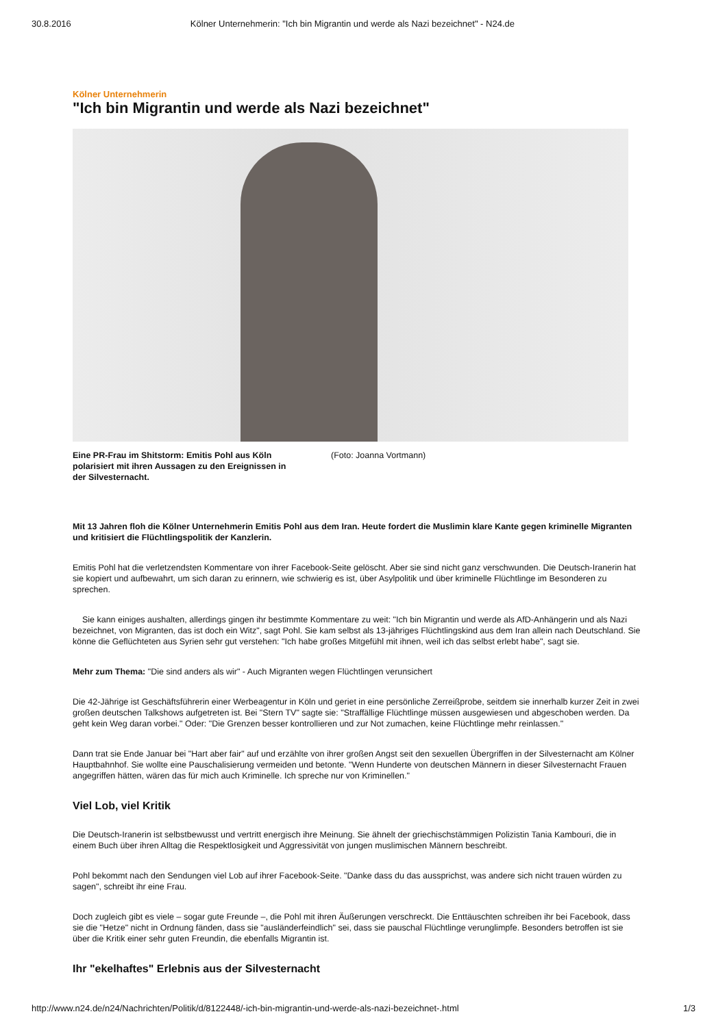30.8.2016 Kölner Unternehmerin: "Ich bin Migrantin und werde als Nazi bezeichnet" - N24.de
Kölner Unternehmerin
"Ich bin Migrantin und werde als Nazi bezeichnet"
Eine PR-Frau im Shitstorm: Emitis Pohl aus Köln polarisiert mit ihren Aussagen zu den Ereignissen in der Silvesternacht. (Foto: Joanna Vortmann)
Mit 13 Jahren floh die Kölner Unternehmerin Emitis Pohl aus dem Iran. Heute fordert die Muslimin klare Kante gegen kriminelle Migranten und kritisiert die Flüchtlingspolitik der Kanzlerin.
Emitis Pohl hat die verletzendsten Kommentare von ihrer Facebook-Seite gelöscht. Aber sie sind nicht ganz verschwunden. Die Deutsch-Iranerin hat sie kopiert und aufbewahrt, um sich daran zu erinnern, wie schwierig es ist, über Asylpolitik und über kriminelle Flüchtlinge im Besonderen zu sprechen.
Sie kann einiges aushalten, allerdings gingen ihr bestimmte Kommentare zu weit: "Ich bin Migrantin und werde als AfD-Anhängerin und als Nazi bezeichnet, von Migranten, das ist doch ein Witz", sagt Pohl. Sie kam selbst als 13-jähriges Flüchtlingskind aus dem Iran allein nach Deutschland. Sie könne die Geflüchteten aus Syrien sehr gut verstehen: "Ich habe großes Mitgefühl mit ihnen, weil ich das selbst erlebt habe", sagt sie.
Mehr zum Thema: "Die sind anders als wir" - Auch Migranten wegen Flüchtlingen verunsichert
Die 42-Jährige ist Geschäftsführerin einer Werbeagentur in Köln und geriet in eine persönliche Zerreißprobe, seitdem sie innerhalb kurzer Zeit in zwei großen deutschen Talkshows aufgetreten ist. Bei "Stern TV" sagte sie: "Straffällige Flüchtlinge müssen ausgewiesen und abgeschoben werden. Da geht kein Weg daran vorbei." Oder: "Die Grenzen besser kontrollieren und zur Not zumachen, keine Flüchtlinge mehr reinlassen."
Dann trat sie Ende Januar bei "Hart aber fair" auf und erzählte von ihrer großen Angst seit den sexuellen Übergriffen in der Silvesternacht am Kölner Hauptbahnhof. Sie wollte eine Pauschalisierung vermeiden und betonte. "Wenn Hunderte von deutschen Männern in dieser Silvesternacht Frauen angegriffen hätten, wären das für mich auch Kriminelle. Ich spreche nur von Kriminellen."
Viel Lob, viel Kritik
Die Deutsch-Iranerin ist selbstbewusst und vertritt energisch ihre Meinung. Sie ähnelt der griechischstämmigen Polizistin Tania Kambouri, die in einem Buch über ihren Alltag die Respektlosigkeit und Aggressivität von jungen muslimischen Männern beschreibt.
Pohl bekommt nach den Sendungen viel Lob auf ihrer Facebook-Seite. "Danke dass du das aussprichst, was andere sich nicht trauen würden zu sagen", schreibt ihr eine Frau.
Doch zugleich gibt es viele – sogar gute Freunde –, die Pohl mit ihren Äußerungen verschreckt. Die Enttäuschten schreiben ihr bei Facebook, dass sie die "Hetze" nicht in Ordnung fänden, dass sie "ausländerfeindlich" sei, dass sie pauschal Flüchtlinge verunglimpfe. Besonders betroffen ist sie über die Kritik einer sehr guten Freundin, die ebenfalls Migrantin ist.
Ihr "ekelhaftes" Erlebnis aus der Silvesternacht
http://www.n24.de/n24/Nachrichten/Politik/d/8122448/-ich-bin-migrantin-und-werde-als-nazi-bezeichnet-.html 1/3